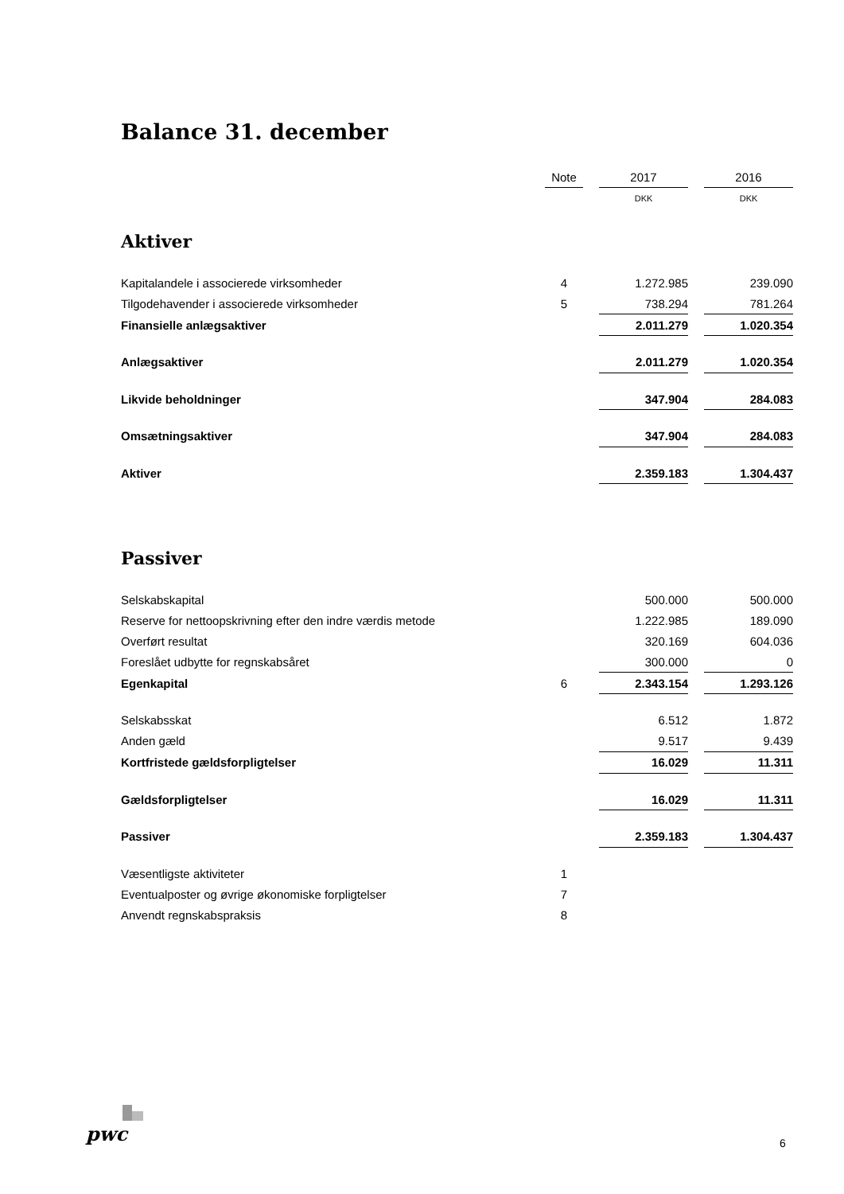Balance 31. december
| | Note | | 2017 | | 2016 |
| | | | DKK | | DKK |
Aktiver
| Kapitalandele i associerede virksomheder | 4 | | 1.272.985 | | 239.090 |
| Tilgodehavender i associerede virksomheder | 5 | | 738.294 | | 781.264 |
| Finansielle anlægsaktiver | | | 2.011.279 | | 1.020.354 |
| Anlægsaktiver | | | 2.011.279 | | 1.020.354 |
| Likvide beholdninger | | | 347.904 | | 284.083 |
| Omsætningsaktiver | | | 347.904 | | 284.083 |
| Aktiver | | | 2.359.183 | | 1.304.437 |
Passiver
| Selskabskapital | | | 500.000 | | 500.000 |
| Reserve for nettoopskrivning efter den indre værdis metode | | | 1.222.985 | | 189.090 |
| Overført resultat | | | 320.169 | | 604.036 |
| Foreslået udbytte for regnskabsåret | | | 300.000 | | 0 |
| Egenkapital | 6 | | 2.343.154 | | 1.293.126 |
| Selskabsskat | | | 6.512 | | 1.872 |
| Anden gæld | | | 9.517 | | 9.439 |
| Kortfristede gældsforpligtelser | | | 16.029 | | 11.311 |
| Gældsforpligtelser | | | 16.029 | | 11.311 |
| Passiver | | | 2.359.183 | | 1.304.437 |
| Væsentligste aktiviteter | 1 | | | | |
| Eventualposter og øvrige økonomiske forpligtelser | 7 | | | | |
| Anvendt regnskabspraksis | 8 | | | | |
pwc 6